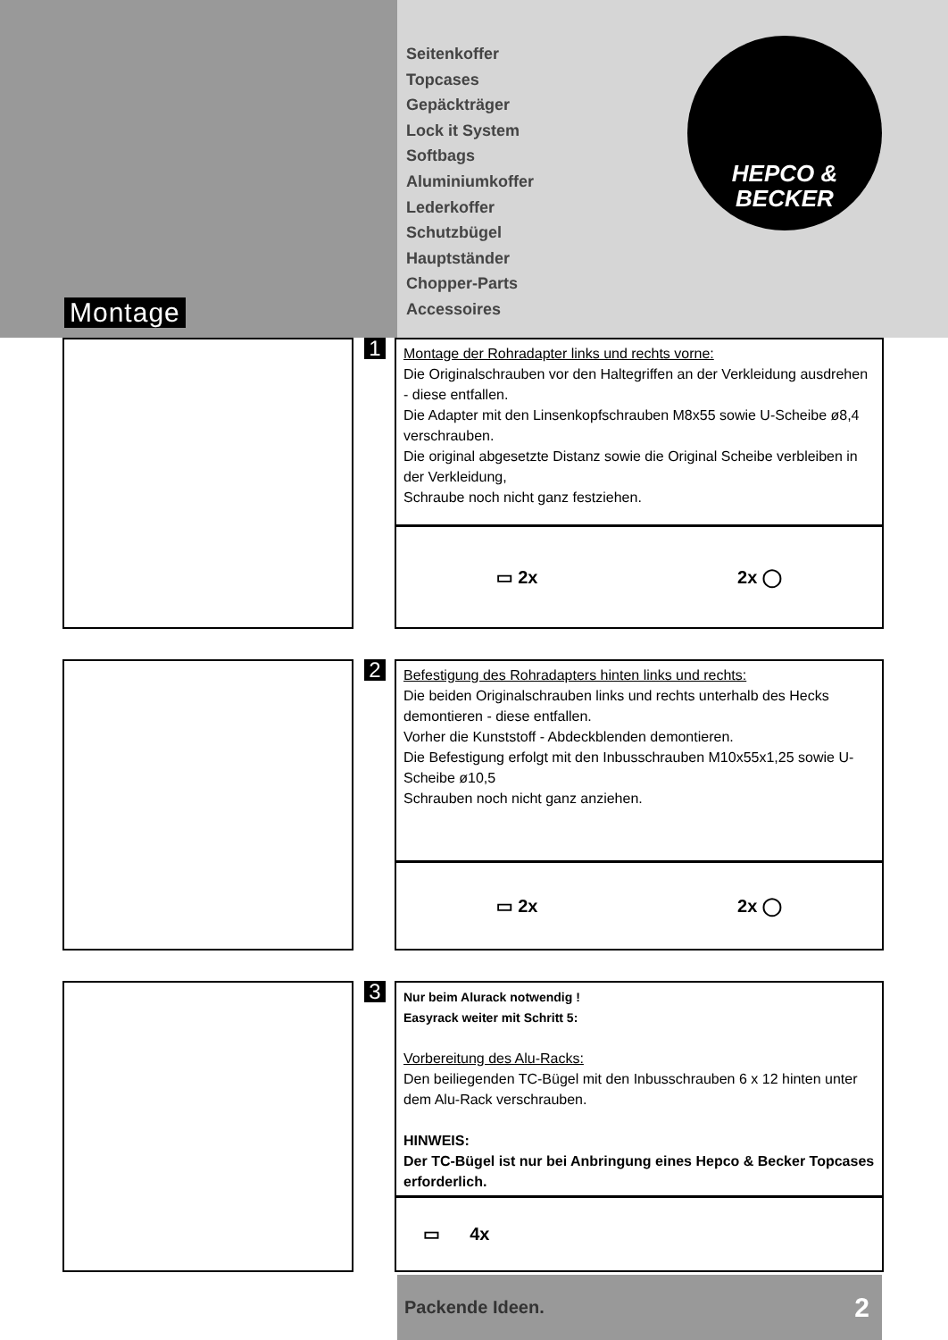Montage
Seitenkoffer
Topcases
Gepäckträger
Lock it System
Softbags
Aluminiumkoffer
Lederkoffer
Schutzbügel
Hauptständer
Chopper-Parts
Accessoires
HEPCO &
BECKER
1
Montage der Rohradapter links und rechts vorne:
Die Originalschrauben vor den Haltegriffen an der Verkleidung ausdrehen - diese entfallen.
Die Adapter mit den Linsenkopfschrauben M8x55 sowie U-Scheibe ø8,4 verschrauben.
Die original abgesetzte Distanz sowie die Original Scheibe verbleiben in der Verkleidung,
Schraube noch nicht ganz festziehen.
▭ 2x 2x ◯
2
Befestigung des Rohradapters hinten links und rechts:
Die beiden Originalschrauben links und rechts unterhalb des Hecks demontieren - diese entfallen.
Vorher die Kunststoff - Abdeckblenden demontieren.
Die Befestigung erfolgt mit den Inbusschrauben M10x55x1,25 sowie U-Scheibe ø10,5
Schrauben noch nicht ganz anziehen.
▭ 2x 2x ◯
3
Nur beim Alurack notwendig !
Easyrack weiter mit Schritt 5:
Vorbereitung des Alu-Racks:
Den beiliegenden TC-Bügel mit den Inbusschrauben 6 x 12 hinten unter dem Alu-Rack verschrauben.
HINWEIS:
Der TC-Bügel ist nur bei Anbringung eines Hepco & Becker Topcases erforderlich.
▭ 4x
Packende Ideen. 2